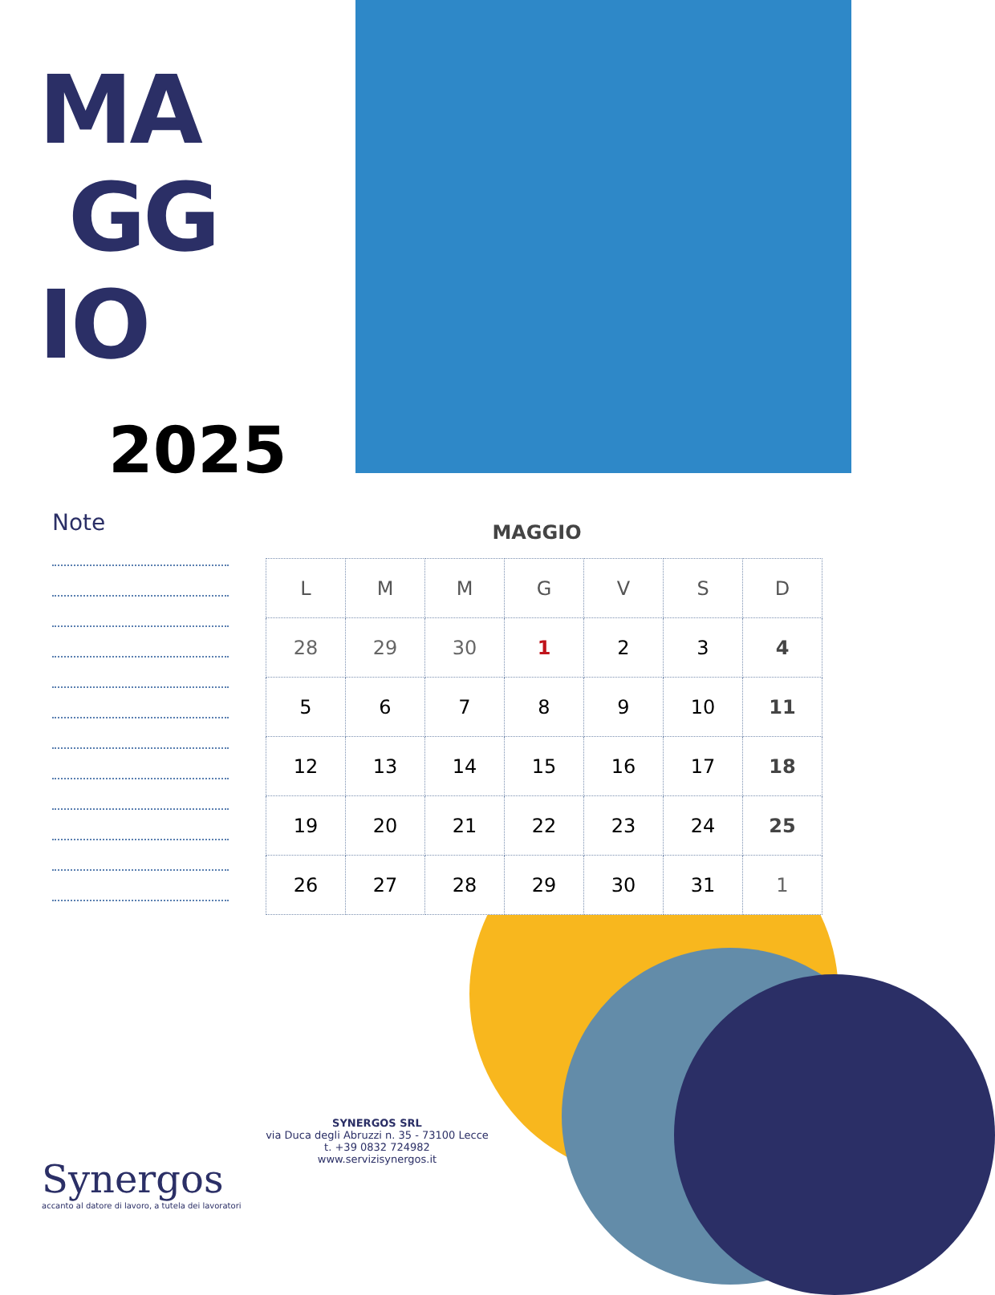MA
GG
IO
2025
Note MAGGIO
| L | M | M | G | V | S | D |
| --- | --- | --- | --- | --- | --- | --- |
| 28 | 29 | 30 | 1 | 2 | 3 | 4 |
| 5 | 6 | 7 | 8 | 9 | 10 | 11 |
| 12 | 13 | 14 | 15 | 16 | 17 | 18 |
| 19 | 20 | 21 | 22 | 23 | 24 | 25 |
| 26 | 27 | 28 | 29 | 30 | 31 | 1 |
Synergos
accanto al datore di lavoro, a tutela dei lavoratori
SYNERGOS SRL
via Duca degli Abruzzi n. 35 - 73100 Lecce
t. +39 0832 724982 www.servizisynergos.it